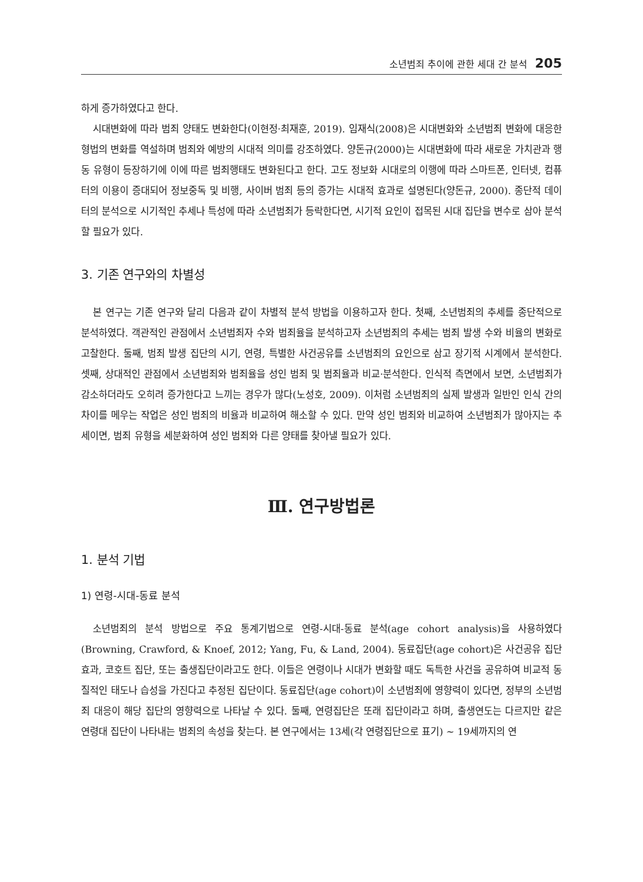소년범죄 추이에 관한 세대 간 분석 205
하게 증가하였다고 한다.
시대변화에 따라 범죄 양태도 변화한다(이현정·최재훈, 2019). 임재식(2008)은 시대변화와 소년범죄 변화에 대응한 형법의 변화를 역설하며 범죄와 예방의 시대적 의미를 강조하였다. 양돈규(2000)는 시대변화에 따라 새로운 가치관과 행동 유형이 등장하기에 이에 따른 범죄행태도 변화된다고 한다. 고도 정보화 시대로의 이행에 따라 스마트폰, 인터넷, 컴퓨터의 이용이 증대되어 정보중독 및 비행, 사이버 범죄 등의 증가는 시대적 효과로 설명된다(양돈규, 2000). 종단적 데이터의 분석으로 시기적인 추세나 특성에 따라 소년범죄가 등락한다면, 시기적 요인이 접목된 시대 집단을 변수로 삼아 분석할 필요가 있다.
3. 기존 연구와의 차별성
본 연구는 기존 연구와 달리 다음과 같이 차별적 분석 방법을 이용하고자 한다. 첫째, 소년범죄의 추세를 종단적으로 분석하였다. 객관적인 관점에서 소년범죄자 수와 범죄율을 분석하고자 소년범죄의 추세는 범죄 발생 수와 비율의 변화로 고찰한다. 둘째, 범죄 발생 집단의 시기, 연령, 특별한 사건공유를 소년범죄의 요인으로 삼고 장기적 시계에서 분석한다. 셋째, 상대적인 관점에서 소년범죄와 범죄율을 성인 범죄 및 범죄율과 비교·분석한다. 인식적 측면에서 보면, 소년범죄가 감소하더라도 오히려 증가한다고 느끼는 경우가 많다(노성호, 2009). 이처럼 소년범죄의 실제 발생과 일반인 인식 간의 차이를 메우는 작업은 성인 범죄의 비율과 비교하여 해소할 수 있다. 만약 성인 범죄와 비교하여 소년범죄가 많아지는 추세이면, 범죄 유형을 세분화하여 성인 범죄와 다른 양태를 찾아낼 필요가 있다.
Ⅲ. 연구방법론
1. 분석 기법
1) 연령-시대-동료 분석
소년범죄의 분석 방법으로 주요 통계기법으로 연령-시대-동료 분석(age cohort analysis)을 사용하였다(Browning, Crawford, & Knoef, 2012; Yang, Fu, & Land, 2004). 동료집단(age cohort)은 사건공유 집단효과, 코호트 집단, 또는 출생집단이라고도 한다. 이들은 연령이나 시대가 변화할 때도 독특한 사건을 공유하여 비교적 동질적인 태도나 습성을 가진다고 추정된 집단이다. 동료집단(age cohort)이 소년범죄에 영향력이 있다면, 정부의 소년범죄 대응이 해당 집단의 영향력으로 나타날 수 있다. 둘째, 연령집단은 또래 집단이라고 하며, 출생연도는 다르지만 같은 연령대 집단이 나타내는 범죄의 속성을 찾는다. 본 연구에서는 13세(각 연령집단으로 표기) ~ 19세까지의 연